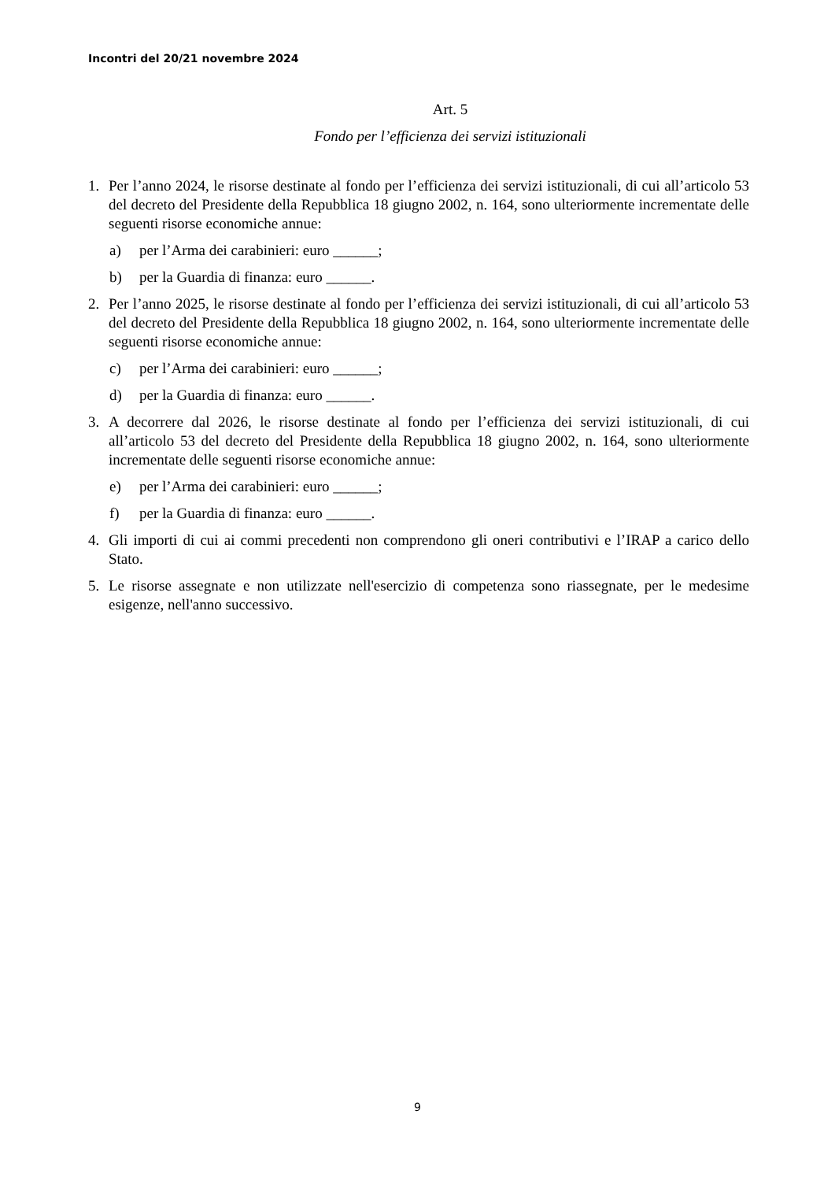Incontri del 20/21 novembre 2024
Art. 5
Fondo per l’efficienza dei servizi istituzionali
1. Per l’anno 2024, le risorse destinate al fondo per l’efficienza dei servizi istituzionali, di cui all’articolo 53 del decreto del Presidente della Repubblica 18 giugno 2002, n. 164, sono ulteriormente incrementate delle seguenti risorse economiche annue:
a) per l’Arma dei carabinieri: euro ______;
b) per la Guardia di finanza: euro ______.
2. Per l’anno 2025, le risorse destinate al fondo per l’efficienza dei servizi istituzionali, di cui all’articolo 53 del decreto del Presidente della Repubblica 18 giugno 2002, n. 164, sono ulteriormente incrementate delle seguenti risorse economiche annue:
c) per l’Arma dei carabinieri: euro ______;
d) per la Guardia di finanza: euro ______.
3. A decorrere dal 2026, le risorse destinate al fondo per l’efficienza dei servizi istituzionali, di cui all’articolo 53 del decreto del Presidente della Repubblica 18 giugno 2002, n. 164, sono ulteriormente incrementate delle seguenti risorse economiche annue:
e) per l’Arma dei carabinieri: euro ______;
f) per la Guardia di finanza: euro ______.
4. Gli importi di cui ai commi precedenti non comprendono gli oneri contributivi e l’IRAP a carico dello Stato.
5. Le risorse assegnate e non utilizzate nell'esercizio di competenza sono riassegnate, per le medesime esigenze, nell'anno successivo.
9